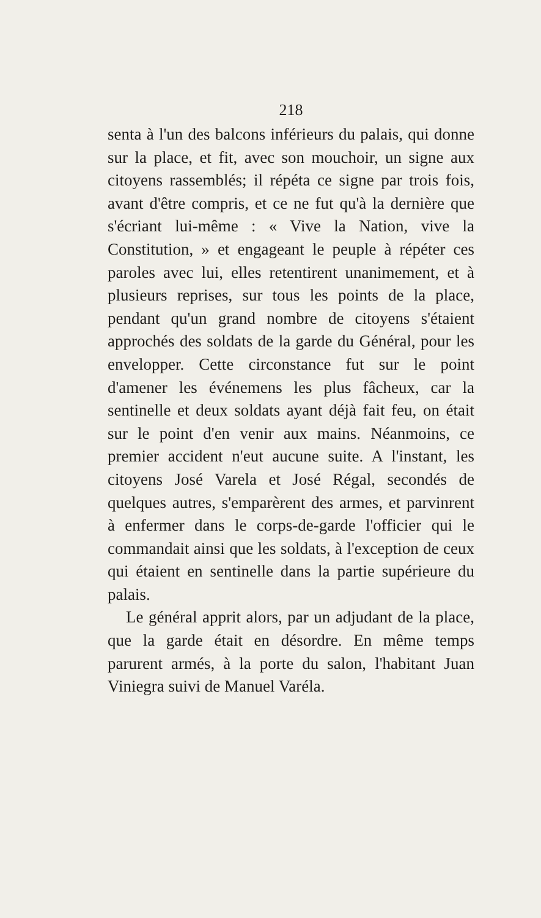218
senta à l'un des balcons inférieurs du palais, qui donne sur la place, et fit, avec son mouchoir, un signe aux citoyens rassemblés; il répéta ce signe par trois fois, avant d'être compris, et ce ne fut qu'à la dernière que s'écriant lui-même : « Vive la Nation, vive la Constitution, » et engageant le peuple à répéter ces paroles avec lui, elles retentirent unanimement, et à plusieurs reprises, sur tous les points de la place, pendant qu'un grand nombre de citoyens s'étaient approchés des soldats de la garde du Général, pour les envelopper. Cette circonstance fut sur le point d'amener les événemens les plus fâcheux, car la sentinelle et deux soldats ayant déjà fait feu, on était sur le point d'en venir aux mains. Néanmoins, ce premier accident n'eut aucune suite. A l'instant, les citoyens José Varela et José Régal, secondés de quelques autres, s'emparèrent des armes, et parvinrent à enfermer dans le corps-de-garde l'officier qui le commandait ainsi que les soldats, à l'exception de ceux qui étaient en sentinelle dans la partie supérieure du palais.
Le général apprit alors, par un adjudant de la place, que la garde était en désordre. En même temps parurent armés, à la porte du salon, l'habitant Juan Viniegra suivi de Manuel Varéla.